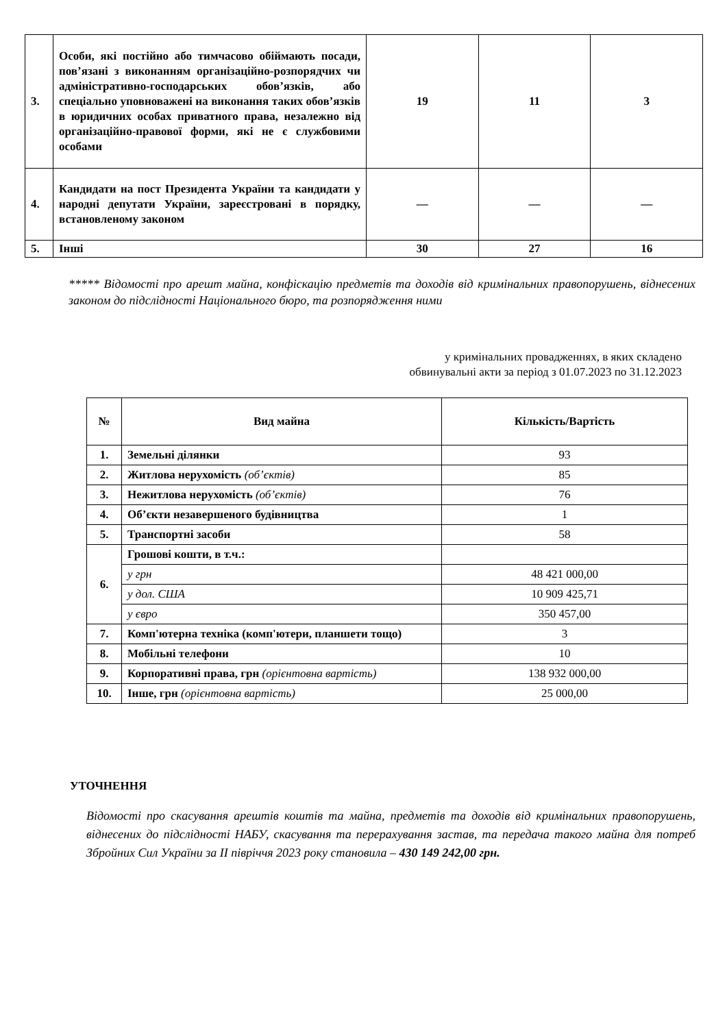| 3. | Особи, які постійно або тимчасово обіймають посади, пов’язані з виконанням організаційно-розпорядчих чи адміністративно-господарських обов’язків, або спеціально уповноважені на виконання таких обов’язків в юридичних особах приватного права, незалежно від організаційно-правової форми, які не є службовими особами | 19 | 11 | 3 |
| 4. | Кандидати на пост Президента України та кандидати у народні депутати України, зареєстровані в порядку, встановленому законом | — | — | — |
| 5. | Інші | 30 | 27 | 16 |
***** Відомості про арешт майна, конфіскацію предметів та доходів від кримінальних правопорушень, віднесених законом до підслідності Національного бюро, та розпорядження ними
у кримінальних провадженнях, в яких складено
обвинувальні акти за період з 01.07.2023 по 31.12.2023
| № | Вид майна | Кількість/Вартість |
| --- | --- | --- |
| 1. | Земельні ділянки | 93 |
| 2. | Житлова нерухомість (об’єктів) | 85 |
| 3. | Нежитлова нерухомість (об’єктів) | 76 |
| 4. | Об’єкти незавершеного будівництва | 1 |
| 5. | Транспортні засоби | 58 |
| 6. | Грошові кошти, в т.ч.: | |
| | у грн | 48 421 000,00 |
| | у дол. США | 10 909 425,71 |
| | у євро | 350 457,00 |
| 7. | Комп'ютерна техніка (комп'ютери, планшети тощо) | 3 |
| 8. | Мобільні телефони | 10 |
| 9. | Корпоративні права, грн (орієнтовна вартість) | 138 932 000,00 |
| 10. | Інше, грн (орієнтовна вартість) | 25 000,00 |
УТОЧНЕННЯ
Відомості про скасування арештів коштів та майна, предметів та доходів від кримінальних правопорушень, віднесених до підслідності НАБУ, скасування та перерахування застав, та передача такого майна для потреб Збройних Сил України за ІІ півріччя 2023 року становила – 430 149 242,00 грн.